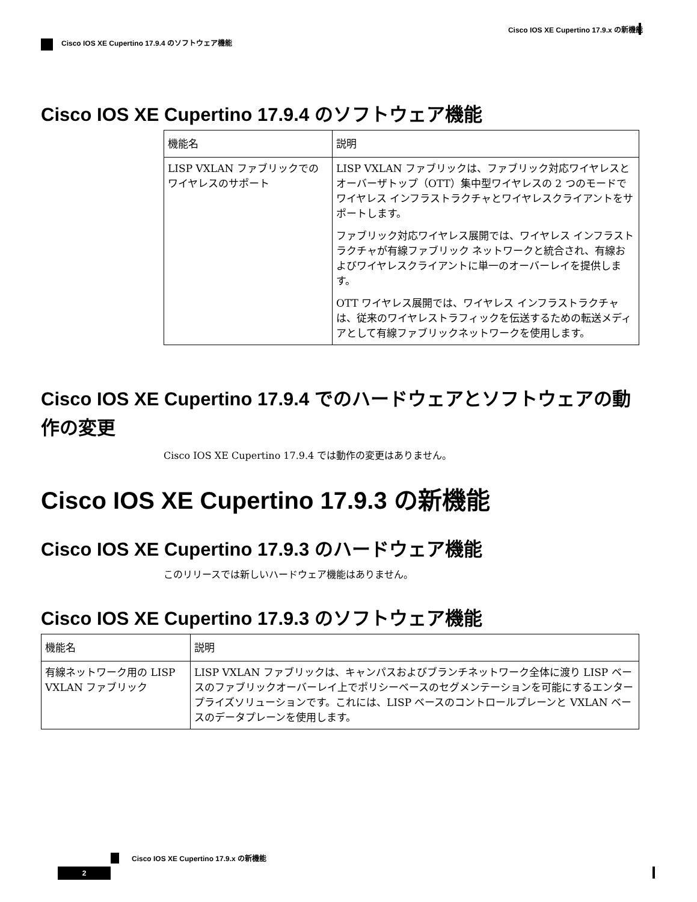Cisco IOS XE Cupertino 17.9.x の新機能
Cisco IOS XE Cupertino 17.9.4 のソフトウェア機能
Cisco IOS XE Cupertino 17.9.4 のソフトウェア機能
| 機能名 | 説明 |
| --- | --- |
| LISP VXLAN ファブリックでのワイヤレスのサポート | LISP VXLAN ファブリックは、ファブリック対応ワイヤレスとオーバーザトップ（OTT）集中型ワイヤレスの 2 つのモードでワイヤレス インフラストラクチャとワイヤレスクライアントをサポートします。 ファブリック対応ワイヤレス展開では、ワイヤレス インフラストラクチャが有線ファブリック ネットワークと統合され、有線およびワイヤレスクライアントに単一のオーバーレイを提供します。 OTT ワイヤレス展開では、ワイヤレス インフラストラクチャは、従来のワイヤレストラフィックを伝送するための転送メディアとして有線ファブリックネットワークを使用します。 |
Cisco IOS XE Cupertino 17.9.4 でのハードウェアとソフトウェアの動作の変更
Cisco IOS XE Cupertino 17.9.4 では動作の変更はありません。
Cisco IOS XE Cupertino 17.9.3 の新機能
Cisco IOS XE Cupertino 17.9.3 のハードウェア機能
このリリースでは新しいハードウェア機能はありません。
Cisco IOS XE Cupertino 17.9.3 のソフトウェア機能
| 機能名 | 説明 |
| --- | --- |
| 有線ネットワーク用の LISP VXLAN ファブリック | LISP VXLAN ファブリックは、キャンパスおよびブランチネットワーク全体に渡り LISP ベースのファブリックオーバーレイ上でポリシーベースのセグメンテーションを可能にするエンタープライズソリューションです。これには、LISP ベースのコントロールプレーンと VXLAN ベースのデータプレーンを使用します。 |
Cisco IOS XE Cupertino 17.9.x の新機能
2